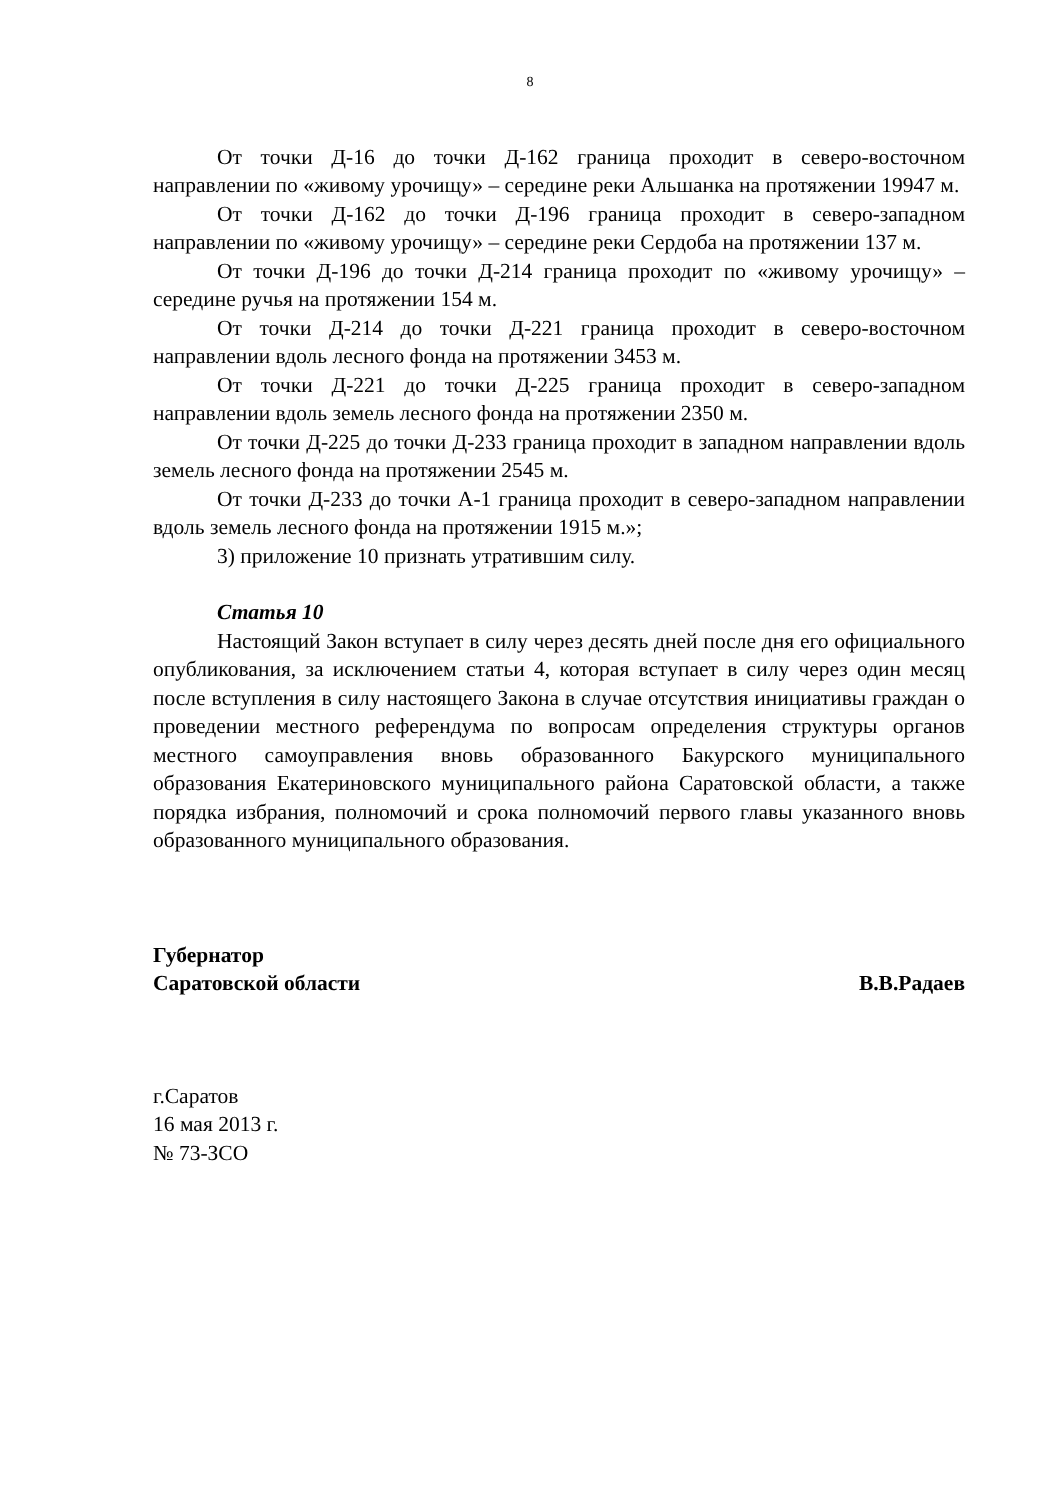8
От точки Д-16 до точки Д-162 граница проходит в северо-восточном направлении по «живому урочищу» – середине реки Альшанка на протяжении 19947 м.
От точки Д-162 до точки Д-196 граница проходит в северо-западном направлении по «живому урочищу» – середине реки Сердоба на протяжении 137 м.
От точки Д-196 до точки Д-214 граница проходит по «живому урочищу» – середине ручья на протяжении 154 м.
От точки Д-214 до точки Д-221 граница проходит в северо-восточном направлении вдоль лесного фонда на протяжении 3453 м.
От точки Д-221 до точки Д-225 граница проходит в северо-западном направлении вдоль земель лесного фонда на протяжении 2350 м.
От точки Д-225 до точки Д-233 граница проходит в западном направлении вдоль земель лесного фонда на протяжении 2545 м.
От точки Д-233 до точки А-1 граница проходит в северо-западном направлении вдоль земель лесного фонда на протяжении 1915 м.»;
3) приложение 10 признать утратившим силу.
Статья 10
Настоящий Закон вступает в силу через десять дней после дня его официального опубликования, за исключением статьи 4, которая вступает в силу через один месяц после вступления в силу настоящего Закона в случае отсутствия инициативы граждан о проведении местного референдума по вопросам определения структуры органов местного самоуправления вновь образованного Бакурского муниципального образования Екатериновского муниципального района Саратовской области, а также порядка избрания, полномочий и срока полномочий первого главы указанного вновь образованного муниципального образования.
Губернатор
Саратовской области В.В.Радаев
г.Саратов
16 мая 2013 г.
№ 73-ЗСО